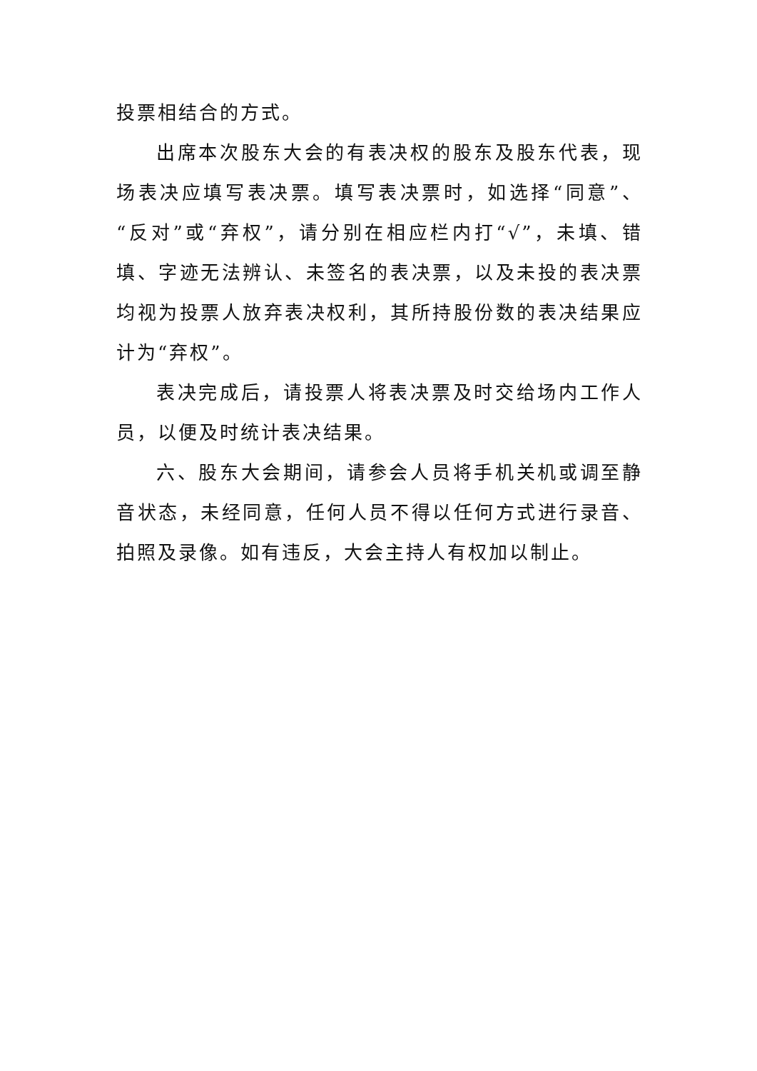投票相结合的方式。
出席本次股东大会的有表决权的股东及股东代表，现场表决应填写表决票。填写表决票时，如选择“同意”、“反对”或“弃权”，请分别在相应栏内打“√”，未填、错填、字迹无法辨认、未签名的表决票，以及未投的表决票均视为投票人放弃表决权利，其所持股份数的表决结果应计为“弃权”。
表决完成后，请投票人将表决票及时交给场内工作人员，以便及时统计表决结果。
六、股东大会期间，请参会人员将手机关机或调至静音状态，未经同意，任何人员不得以任何方式进行录音、拍照及录像。如有违反，大会主持人有权加以制止。